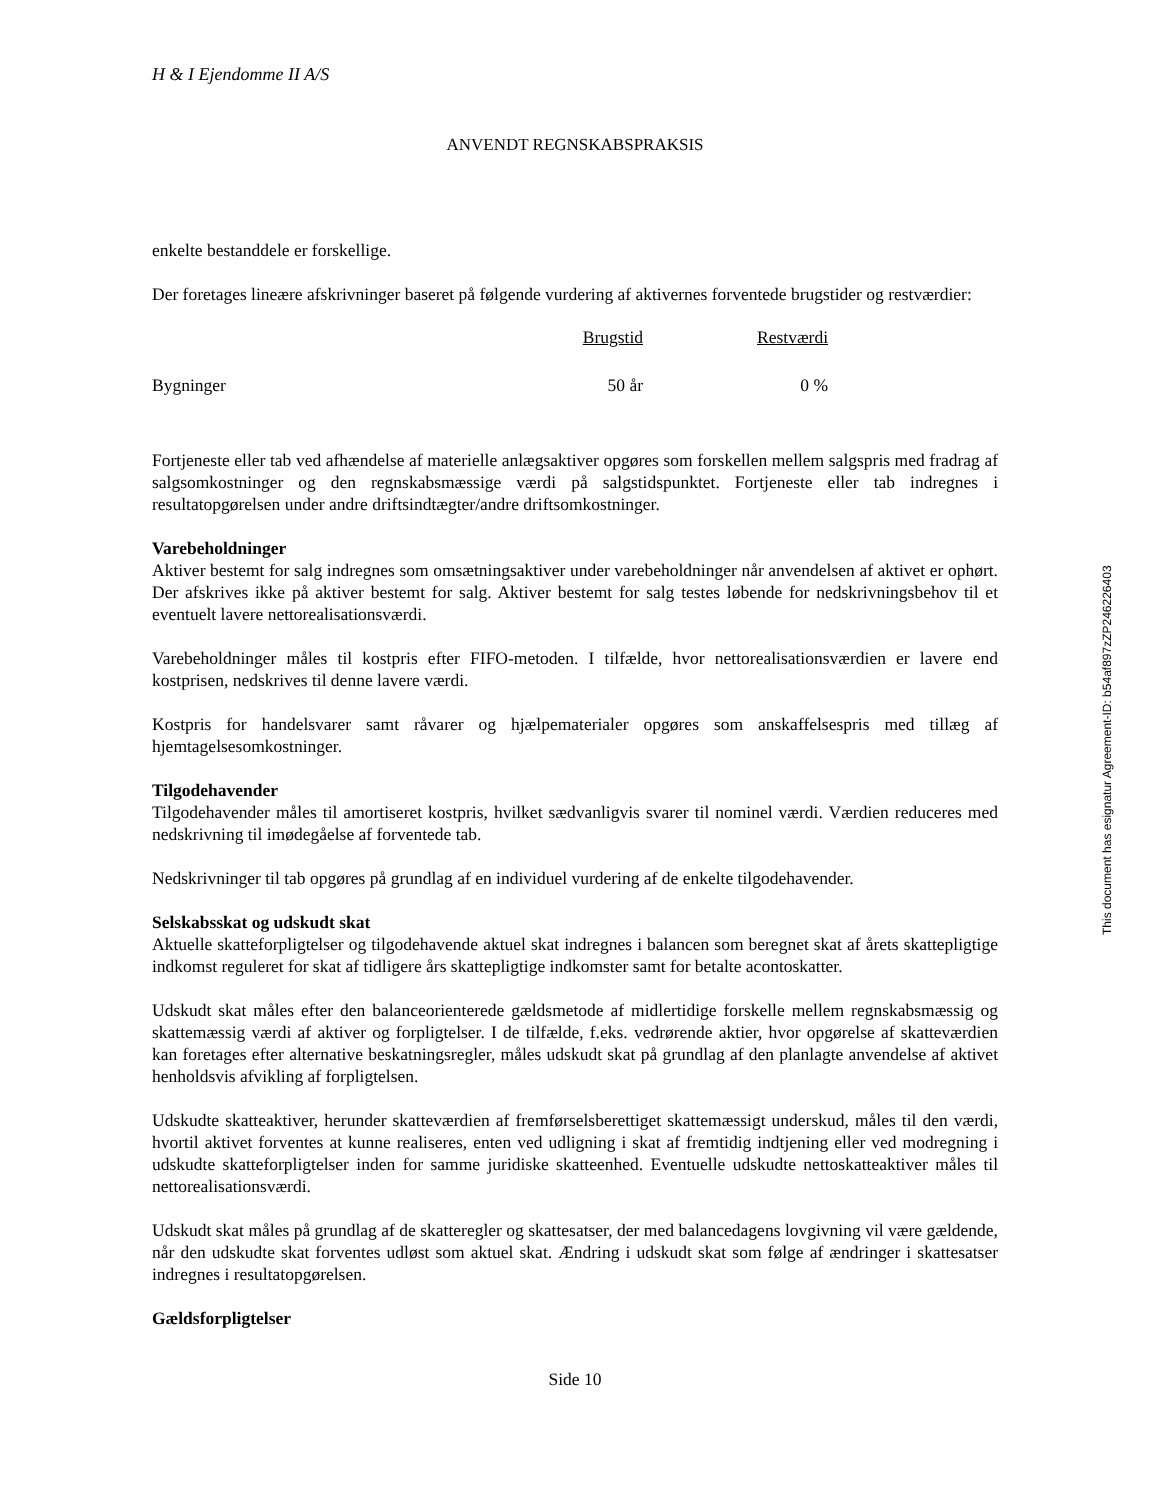H & I Ejendomme II A/S
ANVENDT REGNSKABSPRAKSIS
enkelte bestanddele er forskellige.
Der foretages lineære afskrivninger baseret på følgende vurdering af aktivernes forventede brugstider og restværdier:
| | Brugstid | Restværdi | |
| --- | --- | --- | --- |
| Bygninger | 50 år | 0 % | |
Fortjeneste eller tab ved afhændelse af materielle anlægsaktiver opgøres som forskellen mellem salgspris med fradrag af salgsomkostninger og den regnskabsmæssige værdi på salgstidspunktet. Fortjeneste eller tab indregnes i resultatopgørelsen under andre driftsindtægter/andre driftsomkostninger.
Varebeholdninger
Aktiver bestemt for salg indregnes som omsætningsaktiver under varebeholdninger når anvendelsen af aktivet er ophørt. Der afskrives ikke på aktiver bestemt for salg. Aktiver bestemt for salg testes løbende for nedskrivningsbehov til et eventuelt lavere nettorealisationsværdi.
Varebeholdninger måles til kostpris efter FIFO-metoden. I tilfælde, hvor nettorealisationsværdien er lavere end kostprisen, nedskrives til denne lavere værdi.
Kostpris for handelsvarer samt råvarer og hjælpematerialer opgøres som anskaffelsespris med tillæg af hjemtagelsesomkostninger.
Tilgodehavender
Tilgodehavender måles til amortiseret kostpris, hvilket sædvanligvis svarer til nominel værdi. Værdien reduceres med nedskrivning til imødegåelse af forventede tab.
Nedskrivninger til tab opgøres på grundlag af en individuel vurdering af de enkelte tilgodehavender.
Selskabsskat og udskudt skat
Aktuelle skatteforpligtelser og tilgodehavende aktuel skat indregnes i balancen som beregnet skat af årets skattepligtige indkomst reguleret for skat af tidligere års skattepligtige indkomster samt for betalte acontoskatter.
Udskudt skat måles efter den balanceorienterede gældsmetode af midlertidige forskelle mellem regnskabsmæssig og skattemæssig værdi af aktiver og forpligtelser. I de tilfælde, f.eks. vedrørende aktier, hvor opgørelse af skatteværdien kan foretages efter alternative beskatningsregler, måles udskudt skat på grundlag af den planlagte anvendelse af aktivet henholdsvis afvikling af forpligtelsen.
Udskudte skatteaktiver, herunder skatteværdien af fremførselsberettiget skattemæssigt underskud, måles til den værdi, hvortil aktivet forventes at kunne realiseres, enten ved udligning i skat af fremtidig indtjening eller ved modregning i udskudte skatteforpligtelser inden for samme juridiske skatteenhed. Eventuelle udskudte nettoskatteaktiver måles til nettorealisationsværdi.
Udskudt skat måles på grundlag af de skatteregler og skattesatser, der med balancedagens lovgivning vil være gældende, når den udskudte skat forventes udløst som aktuel skat. Ændring i udskudt skat som følge af ændringer i skattesatser indregnes i resultatopgørelsen.
Gældsforpligtelser
Side 10
This document has esignatur Agreement-ID: b54af897zZP246226403